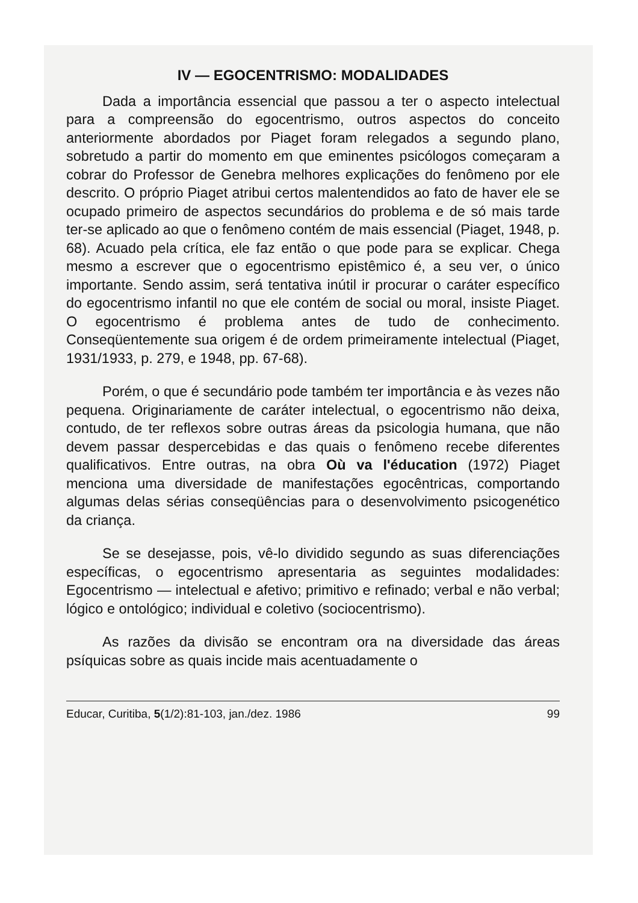IV — EGOCENTRISMO: MODALIDADES
Dada a importância essencial que passou a ter o aspecto intelectual para a compreensão do egocentrismo, outros aspectos do conceito anteriormente abordados por Piaget foram relegados a segundo plano, sobretudo a partir do momento em que eminentes psicólogos começaram a cobrar do Professor de Genebra melhores explicações do fenômeno por ele descrito. O próprio Piaget atribui certos malentendidos ao fato de haver ele se ocupado primeiro de aspectos secundários do problema e de só mais tarde ter-se aplicado ao que o fenômeno contém de mais essencial (Piaget, 1948, p. 68). Acuado pela crítica, ele faz então o que pode para se explicar. Chega mesmo a escrever que o egocentrismo epistêmico é, a seu ver, o único importante. Sendo assim, será tentativa inútil ir procurar o caráter específico do egocentrismo infantil no que ele contém de social ou moral, insiste Piaget. O egocentrismo é problema antes de tudo de conhecimento. Conseqüentemente sua origem é de ordem primeiramente intelectual (Piaget, 1931/1933, p. 279, e 1948, pp. 67-68).
Porém, o que é secundário pode também ter importância e às vezes não pequena. Originariamente de caráter intelectual, o egocentrismo não deixa, contudo, de ter reflexos sobre outras áreas da psicologia humana, que não devem passar despercebidas e das quais o fenômeno recebe diferentes qualificativos. Entre outras, na obra Où va l'éducation (1972) Piaget menciona uma diversidade de manifestações egocêntricas, comportando algumas delas sérias conseqüências para o desenvolvimento psicogenético da criança.
Se se desejasse, pois, vê-lo dividido segundo as suas diferenciações específicas, o egocentrismo apresentaria as seguintes modalidades: Egocentrismo — intelectual e afetivo; primitivo e refinado; verbal e não verbal; lógico e ontológico; individual e coletivo (sociocentrismo).
As razões da divisão se encontram ora na diversidade das áreas psíquicas sobre as quais incide mais acentuadamente o
Educar, Curitiba, 5(1/2):81-103, jan./dez. 1986 99